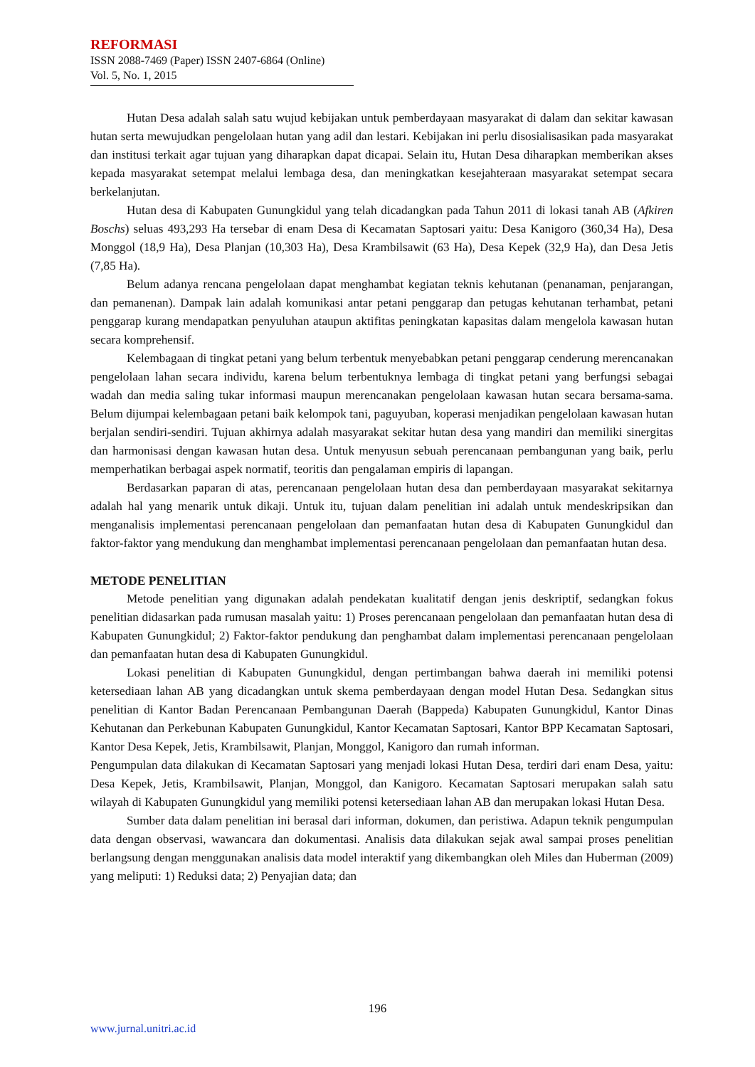REFORMASI
ISSN 2088-7469 (Paper) ISSN 2407-6864 (Online)
Vol. 5, No. 1, 2015
Hutan Desa adalah salah satu wujud kebijakan untuk pemberdayaan masyarakat di dalam dan sekitar kawasan hutan serta mewujudkan pengelolaan hutan yang adil dan lestari. Kebijakan ini perlu disosialisasikan pada masyarakat dan institusi terkait agar tujuan yang diharapkan dapat dicapai. Selain itu, Hutan Desa diharapkan memberikan akses kepada masyarakat setempat melalui lembaga desa, dan meningkatkan kesejahteraan masyarakat setempat secara berkelanjutan.
Hutan desa di Kabupaten Gunungkidul yang telah dicadangkan pada Tahun 2011 di lokasi tanah AB (Afkiren Boschs) seluas 493,293 Ha tersebar di enam Desa di Kecamatan Saptosari yaitu: Desa Kanigoro (360,34 Ha), Desa Monggol (18,9 Ha), Desa Planjan (10,303 Ha), Desa Krambilsawit (63 Ha), Desa Kepek (32,9 Ha), dan Desa Jetis (7,85 Ha).
Belum adanya rencana pengelolaan dapat menghambat kegiatan teknis kehutanan (penanaman, penjarangan, dan pemanenan). Dampak lain adalah komunikasi antar petani penggarap dan petugas kehutanan terhambat, petani penggarap kurang mendapatkan penyuluhan ataupun aktifitas peningkatan kapasitas dalam mengelola kawasan hutan secara komprehensif.
Kelembagaan di tingkat petani yang belum terbentuk menyebabkan petani penggarap cenderung merencanakan pengelolaan lahan secara individu, karena belum terbentuknya lembaga di tingkat petani yang berfungsi sebagai wadah dan media saling tukar informasi maupun merencanakan pengelolaan kawasan hutan secara bersama-sama. Belum dijumpai kelembagaan petani baik kelompok tani, paguyuban, koperasi menjadikan pengelolaan kawasan hutan berjalan sendiri-sendiri. Tujuan akhirnya adalah masyarakat sekitar hutan desa yang mandiri dan memiliki sinergitas dan harmonisasi dengan kawasan hutan desa. Untuk menyusun sebuah perencanaan pembangunan yang baik, perlu memperhatikan berbagai aspek normatif, teoritis dan pengalaman empiris di lapangan.
Berdasarkan paparan di atas, perencanaan pengelolaan hutan desa dan pemberdayaan masyarakat sekitarnya adalah hal yang menarik untuk dikaji. Untuk itu, tujuan dalam penelitian ini adalah untuk mendeskripsikan dan menganalisis implementasi perencanaan pengelolaan dan pemanfaatan hutan desa di Kabupaten Gunungkidul dan faktor-faktor yang mendukung dan menghambat implementasi perencanaan pengelolaan dan pemanfaatan hutan desa.
METODE PENELITIAN
Metode penelitian yang digunakan adalah pendekatan kualitatif dengan jenis deskriptif, sedangkan fokus penelitian didasarkan pada rumusan masalah yaitu: 1) Proses perencanaan pengelolaan dan pemanfaatan hutan desa di Kabupaten Gunungkidul; 2) Faktor-faktor pendukung dan penghambat dalam implementasi perencanaan pengelolaan dan pemanfaatan hutan desa di Kabupaten Gunungkidul.
Lokasi penelitian di Kabupaten Gunungkidul, dengan pertimbangan bahwa daerah ini memiliki potensi ketersediaan lahan AB yang dicadangkan untuk skema pemberdayaan dengan model Hutan Desa. Sedangkan situs penelitian di Kantor Badan Perencanaan Pembangunan Daerah (Bappeda) Kabupaten Gunungkidul, Kantor Dinas Kehutanan dan Perkebunan Kabupaten Gunungkidul, Kantor Kecamatan Saptosari, Kantor BPP Kecamatan Saptosari, Kantor Desa Kepek, Jetis, Krambilsawit, Planjan, Monggol, Kanigoro dan rumah informan.
Pengumpulan data dilakukan di Kecamatan Saptosari yang menjadi lokasi Hutan Desa, terdiri dari enam Desa, yaitu: Desa Kepek, Jetis, Krambilsawit, Planjan, Monggol, dan Kanigoro. Kecamatan Saptosari merupakan salah satu wilayah di Kabupaten Gunungkidul yang memiliki potensi ketersediaan lahan AB dan merupakan lokasi Hutan Desa.
Sumber data dalam penelitian ini berasal dari informan, dokumen, dan peristiwa. Adapun teknik pengumpulan data dengan observasi, wawancara dan dokumentasi. Analisis data dilakukan sejak awal sampai proses penelitian berlangsung dengan menggunakan analisis data model interaktif yang dikembangkan oleh Miles dan Huberman (2009) yang meliputi: 1) Reduksi data; 2) Penyajian data; dan
196
www.jurnal.unitri.ac.id